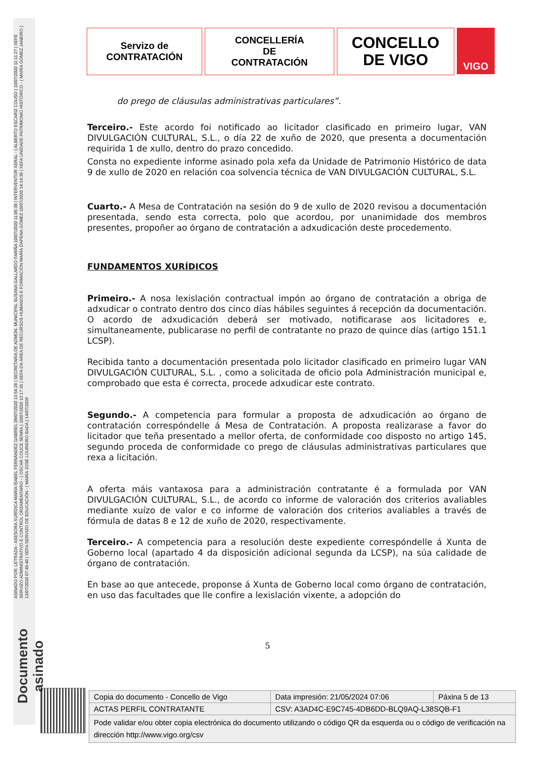ASINADO POR: LETRADA - ASESORA XURÍDICA MARÍA ISABEL FERNÁNDEZ GABRIEL 09/07/2020 13:54:28 | SECRETARIA DE ADMON. MUNICIPAL SUSANA GALLARDO FARIÑA 10/07/2020 11:06:38 | INTERVENTOR XERAL - ( ALBERTO ESCARIZ COUSO ) 10/07/2020 11:11:27 | XEFE SERVIZO ADMINISTRATIVO E CONTROL ORZAMENTARIO - ( OSCAR COUCE SENRA ) 10/07/2020 12:17:35 | XEFA DA ÁREA DE RECURSOS HUMANOS E FORMACIÓN MARÍA DAPENA GÓMEZ 10/07/2020 14:14:39 | XEFA UNIDADE PATRIMONIO HISTÓRICO - ( MARÍA GÓMEZ JANEIRO ) 13/07/2020 07:49:40 | XEFA SERVIZO DE EDUCACIÓN - ( MARÍA JOSÉ LOUREIRO BADA ) 14/07/2020
Documento asinado
Servizo de
CONTRATACIÓN
CONCELLERÍA
DE
CONTRATACIÓN
CONCELLO
DE VIGO
VIGO
do prego de cláusulas administrativas particulares”.
Terceiro.- Este acordo foi notificado ao licitador clasificado en primeiro lugar, VAN DIVULGACIÓN CULTURAL, S.L., o día 22 de xuño de 2020, que presenta a documentación requirida 1 de xullo, dentro do prazo concedido.
Consta no expediente informe asinado pola xefa da Unidade de Patrimonio Histórico de data 9 de xullo de 2020 en relación coa solvencia técnica de VAN DIVULGACIÓN CULTURAL, S.L.
Cuarto.- A Mesa de Contratación na sesión do 9 de xullo de 2020 revisou a documentación presentada, sendo esta correcta, polo que acordou, por unanimidade dos membros presentes, propoñer ao órgano de contratación a adxudicación deste procedemento.
FUNDAMENTOS XURÍDICOS
Primeiro.- A nosa lexislación contractual impón ao órgano de contratación a obriga de adxudicar o contrato dentro dos cinco días hábiles seguintes á recepción da documentación. O acordo de adxudicación deberá ser motivado, notificarase aos licitadores e, simultaneamente, publicarase no perfil de contratante no prazo de quince días (artigo 151.1 LCSP).
Recibida tanto a documentación presentada polo licitador clasificado en primeiro lugar VAN DIVULGACIÓN CULTURAL, S.L. , como a solicitada de oficio pola Administración municipal e, comprobado que esta é correcta, procede adxudicar este contrato.
Segundo.- A competencia para formular a proposta de adxudicación ao órgano de contratación correspóndelle á Mesa de Contratación. A proposta realizarase a favor do licitador que teña presentado a mellor oferta, de conformidade coo disposto no artigo 145, segundo proceda de conformidade co prego de cláusulas administrativas particulares que rexa a licitación.
A oferta máis vantaxosa para a administración contratante é a formulada por VAN DIVULGACIÓN CULTURAL, S.L., de acordo co informe de valoración dos criterios avaliables mediante xuízo de valor e co informe de valoración dos criterios avaliables a través de fórmula de datas 8 e 12 de xuño de 2020, respectivamente.
Terceiro.- A competencia para a resolución deste expediente correspóndelle á Xunta de Goberno local (apartado 4 da disposición adicional segunda da LCSP), na súa calidade de órgano de contratación.
En base ao que antecede, proponse á Xunta de Goberno local como órgano de contratación, en uso das facultades que lle confire a lexislación vixente, a adopción do
5
| Copia do documento - Concello de Vigo | Data impresión: 21/05/2024 07:06 | Páxina 5 de 13 |
| ACTAS PERFIL CONTRATANTE | CSV: A3AD4C-E9C745-4DB6DD-BLQ9AQ-L38SQB-F1 | |
| Pode validar e/ou obter copia electrónica do documento utilizando o código QR da esquerda ou o código de verificación na dirección http://www.vigo.org/csv | | |